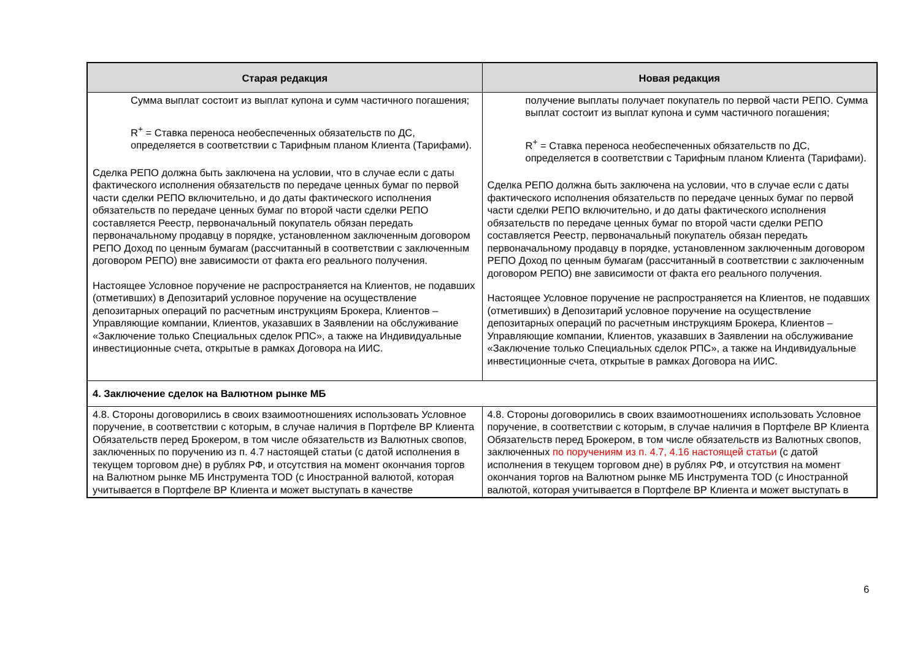| Старая редакция | Новая редакция |
| --- | --- |
| Сумма выплат состоит из выплат купона и сумм частичного погашения; R<sup>+</sup> = Ставка переноса необеспеченных обязательств по ДС, определяется в соответствии с Тарифным планом Клиента (Тарифами). Сделка РЕПО должна быть заключена на условии, что в случае если с даты фактического исполнения обязательств по передаче ценных бумаг по первой части сделки РЕПО включительно, и до даты фактического исполнения обязательств по передаче ценных бумаг по второй части сделки РЕПО составляется Реестр, первоначальный покупатель обязан передать первоначальному продавцу в порядке, установленном заключенным договором РЕПО Доход по ценным бумагам (рассчитанный в соответствии с заключенным договором РЕПО) вне зависимости от факта его реального получения. Настоящее Условное поручение не распространяется на Клиентов, не подавших (отметивших) в Депозитарий условное поручение на осуществление депозитарных операций по расчетным инструкциям Брокера, Клиентов – Управляющие компании, Клиентов, указавших в Заявлении на обслуживание «Заключение только Специальных сделок РПС», а также на Индивидуальные инвестиционные счета, открытые в рамках Договора на ИИС. | получение выплаты получает покупатель по первой части РЕПО. Сумма выплат состоит из выплат купона и сумм частичного погашения; R<sup>+</sup> = Ставка переноса необеспеченных обязательств по ДС, определяется в соответствии с Тарифным планом Клиента (Тарифами). Сделка РЕПО должна быть заключена на условии, что в случае если с даты фактического исполнения обязательств по передаче ценных бумаг по первой части сделки РЕПО включительно, и до даты фактического исполнения обязательств по передаче ценных бумаг по второй части сделки РЕПО составляется Реестр, первоначальный покупатель обязан передать первоначальному продавцу в порядке, установленном заключенным договором РЕПО Доход по ценным бумагам (рассчитанный в соответствии с заключенным договором РЕПО) вне зависимости от факта его реального получения. Настоящее Условное поручение не распространяется на Клиентов, не подавших (отметивших) в Депозитарий условное поручение на осуществление депозитарных операций по расчетным инструкциям Брокера, Клиентов – Управляющие компании, Клиентов, указавших в Заявлении на обслуживание «Заключение только Специальных сделок РПС», а также на Индивидуальные инвестиционные счета, открытые в рамках Договора на ИИС. |
| 4. Заключение сделок на Валютном рынке МБ | |
| 4.8. Стороны договорились в своих взаимоотношениях использовать Условное поручение, в соответствии с которым, в случае наличия в Портфеле ВР Клиента Обязательств перед Брокером, в том числе обязательств из Валютных свопов, заключенных по поручению из п. 4.7 настоящей статьи (с датой исполнения в текущем торговом дне) в рублях РФ, и отсутствия на момент окончания торгов на Валютном рынке МБ Инструмента TOD (с Иностранной валютой, которая учитывается в Портфеле ВР Клиента и может выступать в качестве | 4.8. Стороны договорились в своих взаимоотношениях использовать Условное поручение, в соответствии с которым, в случае наличия в Портфеле ВР Клиента Обязательств перед Брокером, в том числе обязательств из Валютных свопов, заключенных по поручениям из п. 4.7, 4.16 настоящей статьи (с датой исполнения в текущем торговом дне) в рублях РФ, и отсутствия на момент окончания торгов на Валютном рынке МБ Инструмента TOD (с Иностранной валютой, которая учитывается в Портфеле ВР Клиента и может выступать в |
6